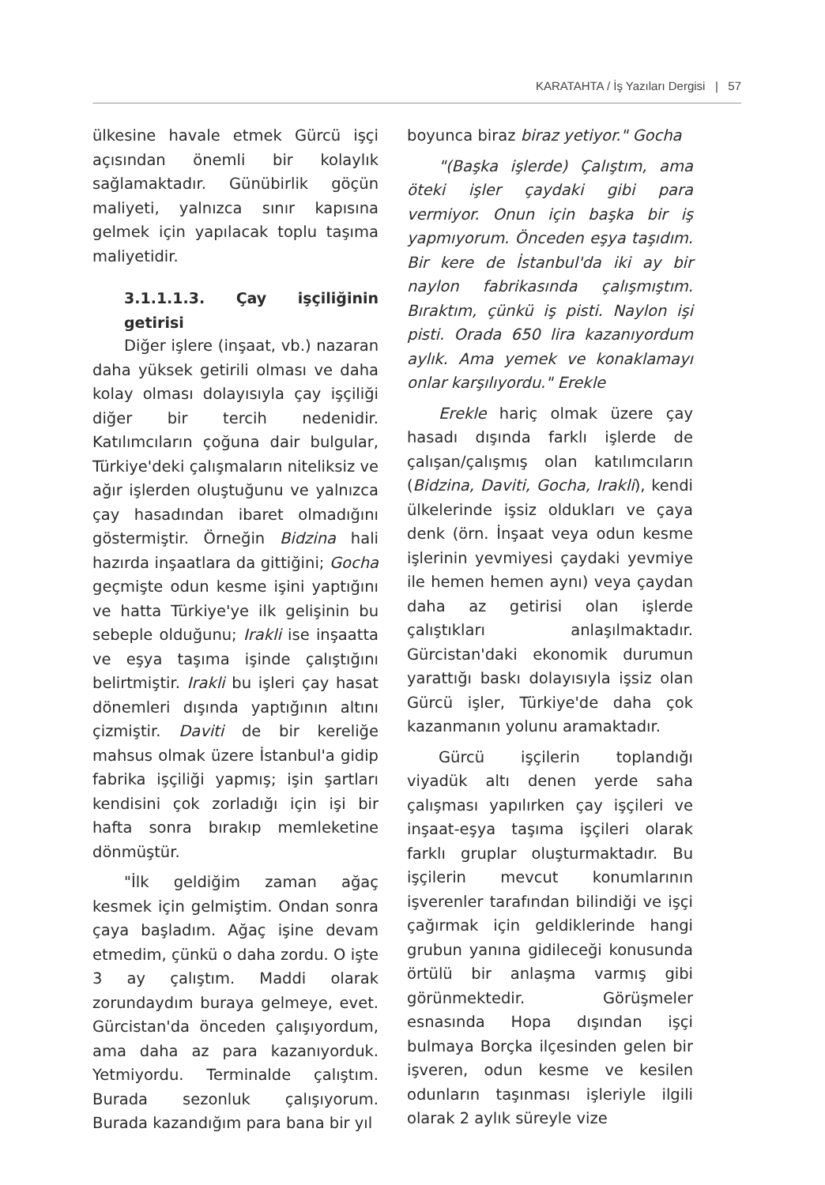KARATAHTA / İş Yazıları Dergisi | 57
ülkesine havale etmek Gürcü işçi açısından önemli bir kolaylık sağlamaktadır. Günübirlik göçün maliyeti, yalnızca sınır kapısına gelmek için yapılacak toplu taşıma maliyetidir.
3.1.1.1.3. Çay işçiliğinin getirisi
Diğer işlere (inşaat, vb.) nazaran daha yüksek getirili olması ve daha kolay olması dolayısıyla çay işçiliği diğer bir tercih nedenidir. Katılımcıların çoğuna dair bulgular, Türkiye'deki çalışmaların niteliksiz ve ağır işlerden oluştuğunu ve yalnızca çay hasadından ibaret olmadığını göstermiştir. Örneğin Bidzina hali hazırda inşaatlara da gittiğini; Gocha geçmişte odun kesme işini yaptığını ve hatta Türkiye'ye ilk gelişinin bu sebeple olduğunu; Irakli ise inşaatta ve eşya taşıma işinde çalıştığını belirtmiştir. Irakli bu işleri çay hasat dönemleri dışında yaptığının altını çizmiştir. Daviti de bir kereliğe mahsus olmak üzere İstanbul'a gidip fabrika işçiliği yapmış; işin şartları kendisini çok zorladığı için işi bir hafta sonra bırakıp memleketine dönmüştür.
"İlk geldiğim zaman ağaç kesmek için gelmiştim. Ondan sonra çaya başladım. Ağaç işine devam etmedim, çünkü o daha zordu. O işte 3 ay çalıştım. Maddi olarak zorundaydım buraya gelmeye, evet. Gürcistan'da önceden çalışıyordum, ama daha az para kazanıyorduk. Yetmiyordu. Terminalde çalıştım. Burada sezonluk çalışıyorum. Burada kazandığım para bana bir yıl
boyunca biraz biraz yetiyor." Gocha
"(Başka işlerde) Çalıştım, ama öteki işler çaydaki gibi para vermiyor. Onun için başka bir iş yapmıyorum. Önceden eşya taşıdım. Bir kere de İstanbul'da iki ay bir naylon fabrikasında çalışmıştım. Bıraktım, çünkü iş pisti. Naylon işi pisti. Orada 650 lira kazanıyordum aylık. Ama yemek ve konaklamayı onlar karşılıyordu." Erekle
Erekle hariç olmak üzere çay hasadı dışında farklı işlerde de çalışan/çalışmış olan katılımcıların (Bidzina, Daviti, Gocha, Irakli), kendi ülkelerinde işsiz oldukları ve çaya denk (örn. İnşaat veya odun kesme işlerinin yevmiyesi çaydaki yevmiye ile hemen hemen aynı) veya çaydan daha az getirisi olan işlerde çalıştıkları anlaşılmaktadır. Gürcistan'daki ekonomik durumun yarattığı baskı dolayısıyla işsiz olan Gürcü işler, Türkiye'de daha çok kazanmanın yolunu aramaktadır.
Gürcü işçilerin toplandığı viyadük altı denen yerde saha çalışması yapılırken çay işçileri ve inşaat-eşya taşıma işçileri olarak farklı gruplar oluşturmaktadır. Bu işçilerin mevcut konumlarının işverenler tarafından bilindiği ve işçi çağırmak için geldiklerinde hangi grubun yanına gidileceği konusunda örtülü bir anlaşma varmış gibi görünmektedir. Görüşmeler esnasında Hopa dışından işçi bulmaya Borçka ilçesinden gelen bir işveren, odun kesme ve kesilen odunların taşınması işleriyle ilgili olarak 2 aylık süreyle vize